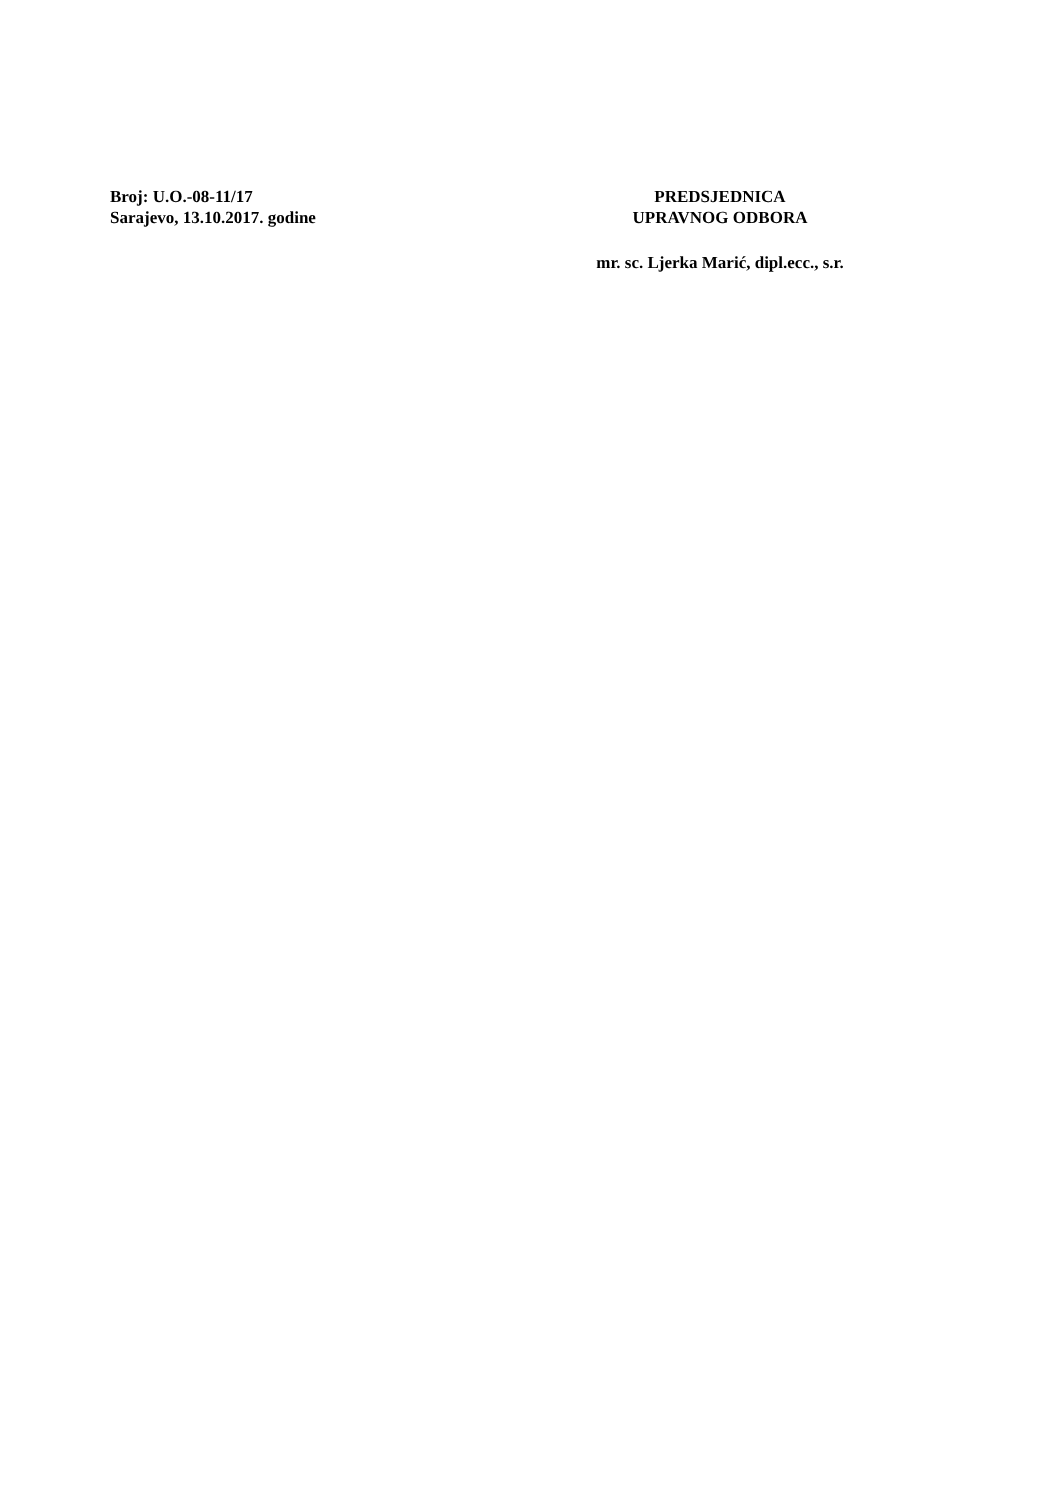Broj: U.O.-08-11/17
Sarajevo, 13.10.2017. godine
PREDSJEDNICA
UPRAVNOG ODBORA
mr. sc. Ljerka Marić, dipl.ecc., s.r.